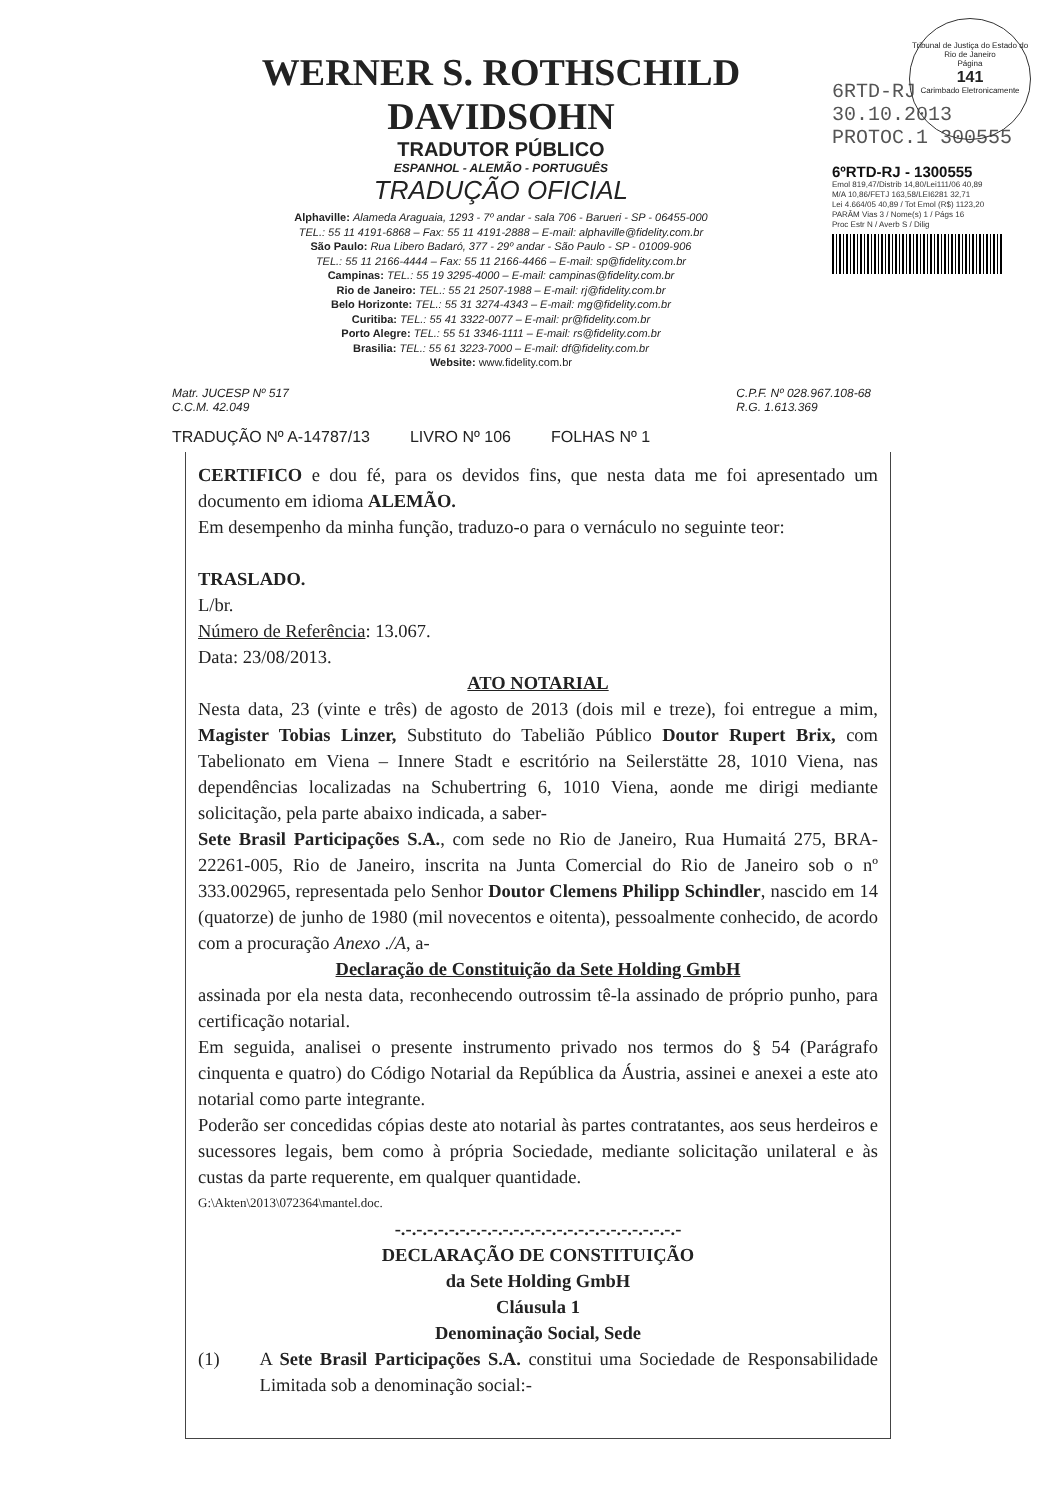Tribunal de Justiça do Estado do Rio de Janeiro
Página
141
Carimbado Eletronicamente
WERNER S. ROTHSCHILD DAVIDSOHN
TRADUTOR PÚBLICO
ESPANHOL - ALEMÃO - PORTUGUÊS
TRADUÇÃO OFICIAL
Alphaville: Alameda Araguaia, 1293 - 7º andar - sala 706 - Barueri - SP - 06455-000
TEL.: 55 11 4191-6868 – Fax: 55 11 4191-2888 – E-mail: alphaville@fidelity.com.br
São Paulo: Rua Libero Badaró, 377 - 29º andar - São Paulo - SP - 01009-906
TEL.: 55 11 2166-4444 – Fax: 55 11 2166-4466 – E-mail: sp@fidelity.com.br
Campinas: TEL.: 55 19 3295-4000 – E-mail: campinas@fidelity.com.br
Rio de Janeiro: TEL.: 55 21 2507-1988 – E-mail: rj@fidelity.com.br
Belo Horizonte: TEL.: 55 31 3274-4343 – E-mail: mg@fidelity.com.br
Curitiba: TEL.: 55 41 3322-0077 – E-mail: pr@fidelity.com.br
Porto Alegre: TEL.: 55 51 3346-1111 – E-mail: rs@fidelity.com.br
Brasilia: TEL.: 55 61 3223-7000 – E-mail: df@fidelity.com.br
Website: www.fidelity.com.br
6RTD-RJ 30.10.2013
PROTOC.1 300555
6ºRTD-RJ - 1300555
Emol 819,47/Distrib 14,80/Lei111/06 40,89
M/A 10,86/FETJ 163,58/LEI6281 32,71
Lei 4.664/05 40,89 / Tot Emol (R$) 1123,20
PARÂM Vias 3 / Nome(s) 1 / Págs 16
Proc Estr N / Averb S / Dilig
Matr. JUCESP Nº 517
C.C.M. 42.049
C.P.F. Nº 028.967.108-68
R.G. 1.613.369
TRADUÇÃO Nº A-14787/13 LIVRO Nº 106 FOLHAS Nº 1
CERTIFICO e dou fé, para os devidos fins, que nesta data me foi apresentado um documento em idioma ALEMÃO.
Em desempenho da minha função, traduzo-o para o vernáculo no seguinte teor:
TRASLADO.
L/br.
Número de Referência: 13.067.
Data: 23/08/2013.
ATO NOTARIAL
Nesta data, 23 (vinte e três) de agosto de 2013 (dois mil e treze), foi entregue a mim, Magister Tobias Linzer, Substituto do Tabelião Público Doutor Rupert Brix, com Tabelionato em Viena – Innere Stadt e escritório na Seilerstätte 28, 1010 Viena, nas dependências localizadas na Schubertring 6, 1010 Viena, aonde me dirigi mediante solicitação, pela parte abaixo indicada, a saber-
Sete Brasil Participações S.A., com sede no Rio de Janeiro, Rua Humaitá 275, BRA-22261-005, Rio de Janeiro, inscrita na Junta Comercial do Rio de Janeiro sob o nº 333.002965, representada pelo Senhor Doutor Clemens Philipp Schindler, nascido em 14 (quatorze) de junho de 1980 (mil novecentos e oitenta), pessoalmente conhecido, de acordo com a procuração Anexo ./A, a-
Declaração de Constituição da Sete Holding GmbH
assinada por ela nesta data, reconhecendo outrossim tê-la assinado de próprio punho, para certificação notarial.
Em seguida, analisei o presente instrumento privado nos termos do § 54 (Parágrafo cinquenta e quatro) do Código Notarial da República da Áustria, assinei e anexei a este ato notarial como parte integrante.
Poderão ser concedidas cópias deste ato notarial às partes contratantes, aos seus herdeiros e sucessores legais, bem como à própria Sociedade, mediante solicitação unilateral e às custas da parte requerente, em qualquer quantidade.
G:\Akten\2013\072364\mantel.doc.
-.-.-.-.-.-.-.-.-.-.-.-.-.-.-.-.-.-.-.-.-.-.-.-.-.-.-
DECLARAÇÃO DE CONSTITUIÇÃO
da Sete Holding GmbH
Cláusula 1
Denominação Social, Sede
(1) A Sete Brasil Participações S.A. constitui uma Sociedade de Responsabilidade Limitada sob a denominação social:-